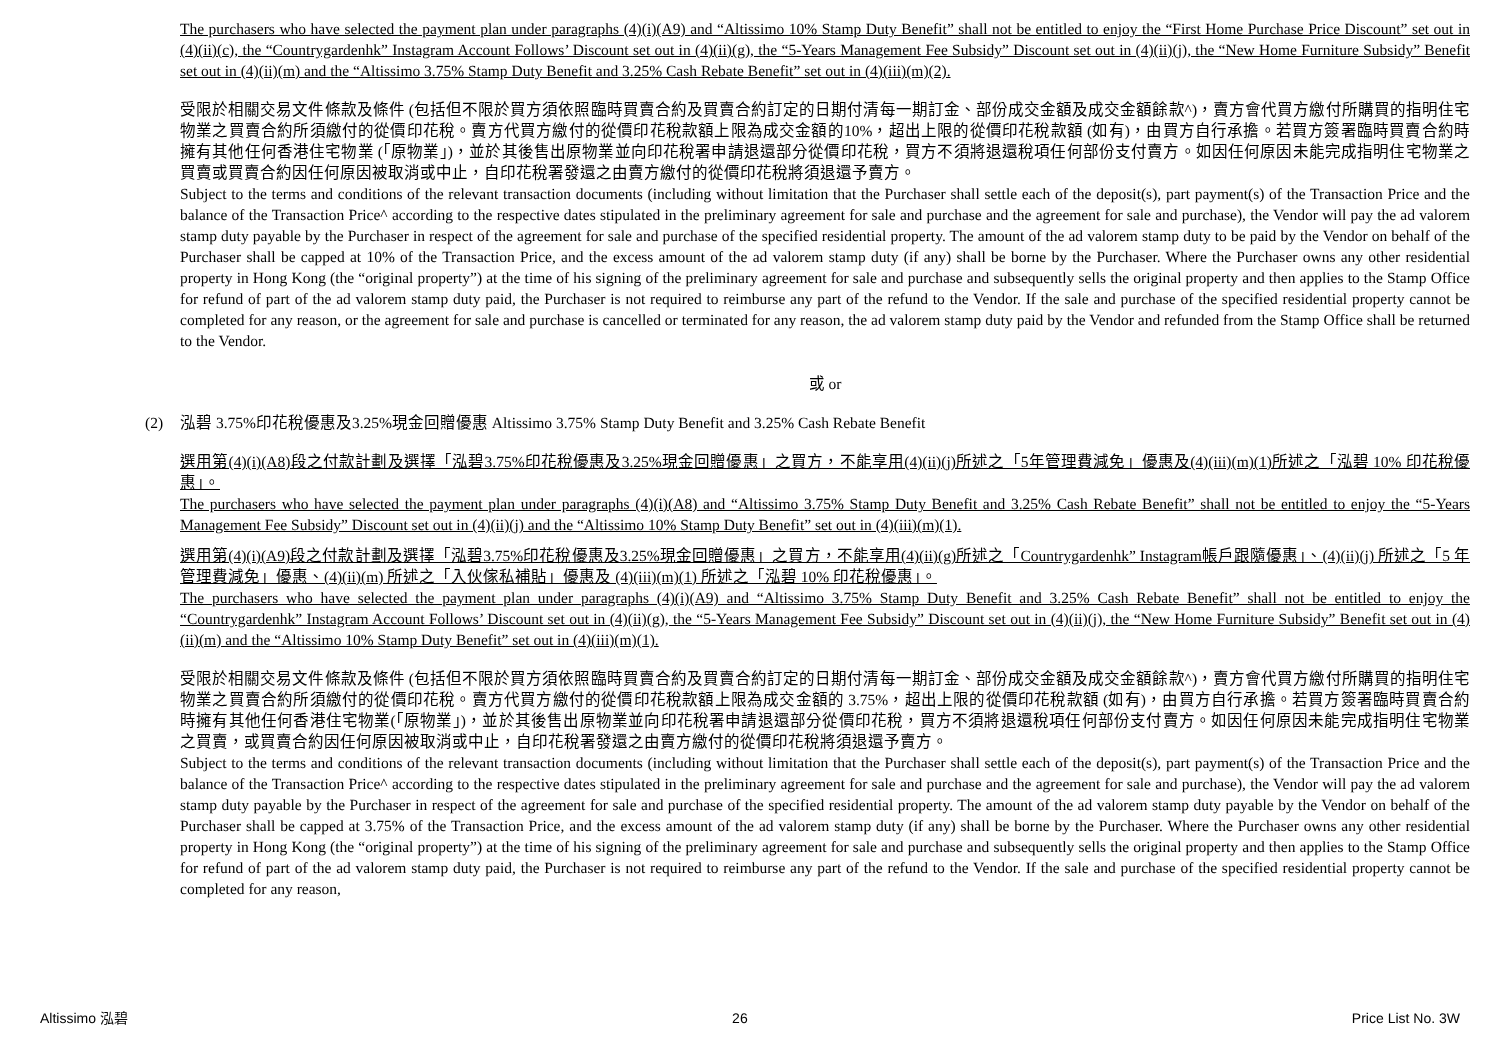The purchasers who have selected the payment plan under paragraphs (4)(i)(A9) and “Altissimo 10% Stamp Duty Benefit” shall not be entitled to enjoy the “First Home Purchase Price Discount” set out in (4)(ii)(c), the “Countrygardenhk” Instagram Account Follows’ Discount set out in (4)(ii)(g), the “5-Years Management Fee Subsidy” Discount set out in (4)(ii)(j), the “New Home Furniture Subsidy” Benefit set out in (4)(ii)(m) and the “Altissimo 3.75% Stamp Duty Benefit and 3.25% Cash Rebate Benefit” set out in (4)(iii)(m)(2).
受限於相關交易文件條款及條件 (包括但不限於買方須依照臨時買賣合約及買賣合約訂定的日期付清每一期訂金、部份成交金額及成交金額餘款^)，賣方會代買方繳付所購買的指明住宅物業之買賣合約所須繳付的從價印花稅。賣方代買方繳付的從價印花稅款額上限為成交金額的10%，超出上限的從價印花稅款額 (如有)，由買方自行承擔。若買方簽署臨時買賣合約時擁有其他任何香港住宅物業 (「原物業」)，並於其後售出原物業並向印花稅署申請退還部分從價印花稅，買方不須將退還稅項任何部份支付賣方。如因任何原因未能完成指明住宅物業之買賣或買賣合約因任何原因被取消或中止，自印花稅署發還之由賣方繳付的從價印花稅將須退還予賣方。
Subject to the terms and conditions of the relevant transaction documents (including without limitation that the Purchaser shall settle each of the deposit(s), part payment(s) of the Transaction Price and the balance of the Transaction Price^ according to the respective dates stipulated in the preliminary agreement for sale and purchase and the agreement for sale and purchase), the Vendor will pay the ad valorem stamp duty payable by the Purchaser in respect of the agreement for sale and purchase of the specified residential property. The amount of the ad valorem stamp duty to be paid by the Vendor on behalf of the Purchaser shall be capped at 10% of the Transaction Price, and the excess amount of the ad valorem stamp duty (if any) shall be borne by the Purchaser. Where the Purchaser owns any other residential property in Hong Kong (the “original property”) at the time of his signing of the preliminary agreement for sale and purchase and subsequently sells the original property and then applies to the Stamp Office for refund of part of the ad valorem stamp duty paid, the Purchaser is not required to reimburse any part of the refund to the Vendor. If the sale and purchase of the specified residential property cannot be completed for any reason, or the agreement for sale and purchase is cancelled or terminated for any reason, the ad valorem stamp duty paid by the Vendor and refunded from the Stamp Office shall be returned to the Vendor.
或 or
(2) 泓碧 3.75%印花稅優惠及3.25%現金回贈優惠 Altissimo 3.75% Stamp Duty Benefit and 3.25% Cash Rebate Benefit
選用第(4)(i)(A8)段之付款計劃及選擇「泓碧3.75%印花稅優惠及3.25%現金回贈優惠」之買方，不能享用(4)(ii)(j)所述之「5年管理費減免」優惠及(4)(iii)(m)(1)所述之「泓碧 10% 印花稅優惠」。
The purchasers who have selected the payment plan under paragraphs (4)(i)(A8) and “Altissimo 3.75% Stamp Duty Benefit and 3.25% Cash Rebate Benefit” shall not be entitled to enjoy the “5-Years Management Fee Subsidy” Discount set out in (4)(ii)(j) and the “Altissimo 10% Stamp Duty Benefit” set out in (4)(iii)(m)(1).
選用第(4)(i)(A9)段之付款計劃及選擇「泓碧3.75%印花稅優惠及3.25%現金回贈優惠」之買方，不能享用(4)(ii)(g)所述之「Countrygardenhk” Instagram帳戶跟隨優惠」、(4)(ii)(j) 所述之「5 年管理費減免」優惠、(4)(ii)(m) 所述之「入伙傢私補貼」優惠及 (4)(iii)(m)(1) 所述之「泓碧 10% 印花稅優惠」。
The purchasers who have selected the payment plan under paragraphs (4)(i)(A9) and “Altissimo 3.75% Stamp Duty Benefit and 3.25% Cash Rebate Benefit” shall not be entitled to enjoy the “Countrygardenhk” Instagram Account Follows’ Discount set out in (4)(ii)(g), the “5-Years Management Fee Subsidy” Discount set out in (4)(ii)(j), the “New Home Furniture Subsidy” Benefit set out in (4)(ii)(m) and the “Altissimo 10% Stamp Duty Benefit” set out in (4)(iii)(m)(1).
受限於相關交易文件條款及條件 (包括但不限於買方須依照臨時買賣合約及買賣合約訂定的日期付清每一期訂金、部份成交金額及成交金額餘款^)，賣方會代買方繳付所購買的指明住宅物業之買賣合約所須繳付的從價印花稅。賣方代買方繳付的從價印花稅款額上限為成交金額的 3.75%，超出上限的從價印花稅款額 (如有)，由買方自行承擔。若買方簽署臨時買賣合約時擁有其他任何香港住宅物業(「原物業」)，並於其後售出原物業並向印花稅署申請退還部分從價印花稅，買方不須將退還稅項任何部份支付賣方。如因任何原因未能完成指明住宅物業之買賣，或買賣合約因任何原因被取消或中止，自印花稅署發還之由賣方繳付的從價印花稅將須退還予賣方。
Subject to the terms and conditions of the relevant transaction documents (including without limitation that the Purchaser shall settle each of the deposit(s), part payment(s) of the Transaction Price and the balance of the Transaction Price^ according to the respective dates stipulated in the preliminary agreement for sale and purchase and the agreement for sale and purchase), the Vendor will pay the ad valorem stamp duty payable by the Purchaser in respect of the agreement for sale and purchase of the specified residential property. The amount of the ad valorem stamp duty payable by the Vendor on behalf of the Purchaser shall be capped at 3.75% of the Transaction Price, and the excess amount of the ad valorem stamp duty (if any) shall be borne by the Purchaser. Where the Purchaser owns any other residential property in Hong Kong (the “original property”) at the time of his signing of the preliminary agreement for sale and purchase and subsequently sells the original property and then applies to the Stamp Office for refund of part of the ad valorem stamp duty paid, the Purchaser is not required to reimburse any part of the refund to the Vendor. If the sale and purchase of the specified residential property cannot be completed for any reason,
Altissimo 泓碧 26 Price List No. 3W